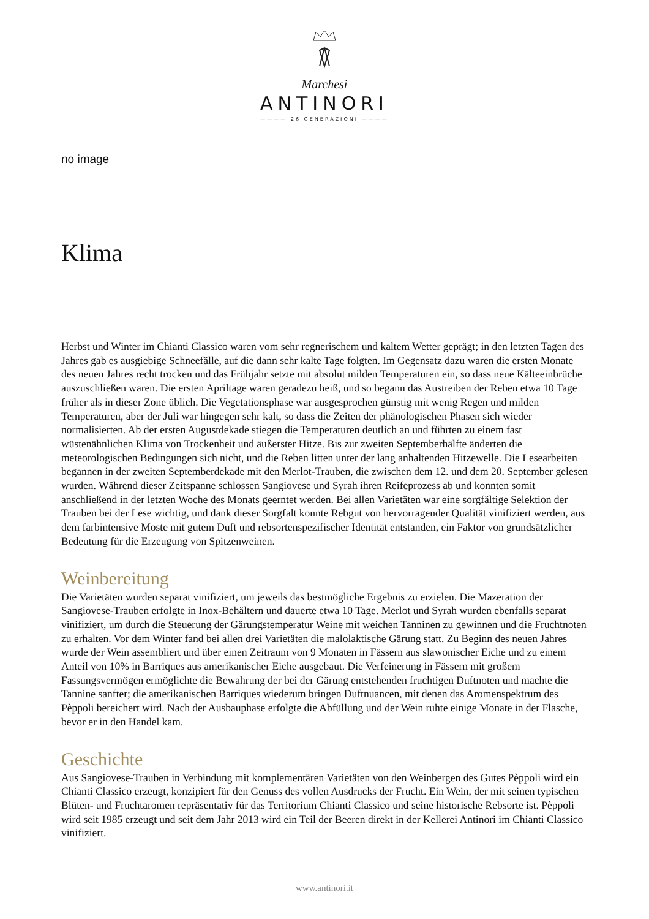Marchesi
ANTINORI
———— 26 GENERAZIONI ————
no image
Klima
Herbst und Winter im Chianti Classico waren vom sehr regnerischem und kaltem Wetter geprägt; in den letzten Tagen des Jahres gab es ausgiebige Schneefälle, auf die dann sehr kalte Tage folgten. Im Gegensatz dazu waren die ersten Monate des neuen Jahres recht trocken und das Frühjahr setzte mit absolut milden Temperaturen ein, so dass neue Kälteeinbrüche auszuschließen waren. Die ersten Apriltage waren geradezu heiß, und so begann das Austreiben der Reben etwa 10 Tage früher als in dieser Zone üblich. Die Vegetationsphase war ausgesprochen günstig mit wenig Regen und milden Temperaturen, aber der Juli war hingegen sehr kalt, so dass die Zeiten der phänologischen Phasen sich wieder normalisierten. Ab der ersten Augustdekade stiegen die Temperaturen deutlich an und führten zu einem fast wüstenähnlichen Klima von Trockenheit und äußerster Hitze. Bis zur zweiten Septemberhälfte änderten die meteorologischen Bedingungen sich nicht, und die Reben litten unter der lang anhaltenden Hitzewelle. Die Lesearbeiten begannen in der zweiten Septemberdekade mit den Merlot-Trauben, die zwischen dem 12. und dem 20. September gelesen wurden. Während dieser Zeitspanne schlossen Sangiovese und Syrah ihren Reifeprozess ab und konnten somit anschließend in der letzten Woche des Monats geerntet werden. Bei allen Varietäten war eine sorgfältige Selektion der Trauben bei der Lese wichtig, und dank dieser Sorgfalt konnte Rebgut von hervorragender Qualität vinifiziert werden, aus dem farbintensive Moste mit gutem Duft und rebsortenspezifischer Identität entstanden, ein Faktor von grundsätzlicher Bedeutung für die Erzeugung von Spitzenweinen.
Weinbereitung
Die Varietäten wurden separat vinifiziert, um jeweils das bestmögliche Ergebnis zu erzielen. Die Mazeration der Sangiovese-Trauben erfolgte in Inox-Behältern und dauerte etwa 10 Tage. Merlot und Syrah wurden ebenfalls separat vinifiziert, um durch die Steuerung der Gärungstemperatur Weine mit weichen Tanninen zu gewinnen und die Fruchtnoten zu erhalten. Vor dem Winter fand bei allen drei Varietäten die malolaktische Gärung statt. Zu Beginn des neuen Jahres wurde der Wein assembliert und über einen Zeitraum von 9 Monaten in Fässern aus slawonischer Eiche und zu einem Anteil von 10% in Barriques aus amerikanischer Eiche ausgebaut. Die Verfeinerung in Fässern mit großem Fassungsvermögen ermöglichte die Bewahrung der bei der Gärung entstehenden fruchtigen Duftnoten und machte die Tannine sanfter; die amerikanischen Barriques wiederum bringen Duftnuancen, mit denen das Aromenspektrum des Pèppoli bereichert wird. Nach der Ausbauphase erfolgte die Abfüllung und der Wein ruhte einige Monate in der Flasche, bevor er in den Handel kam.
Geschichte
Aus Sangiovese-Trauben in Verbindung mit komplementären Varietäten von den Weinbergen des Gutes Pèppoli wird ein Chianti Classico erzeugt, konzipiert für den Genuss des vollen Ausdrucks der Frucht. Ein Wein, der mit seinen typischen Blüten- und Fruchtaromen repräsentativ für das Territorium Chianti Classico und seine historische Rebsorte ist. Pèppoli wird seit 1985 erzeugt und seit dem Jahr 2013 wird ein Teil der Beeren direkt in der Kellerei Antinori im Chianti Classico vinifiziert.
www.antinori.it